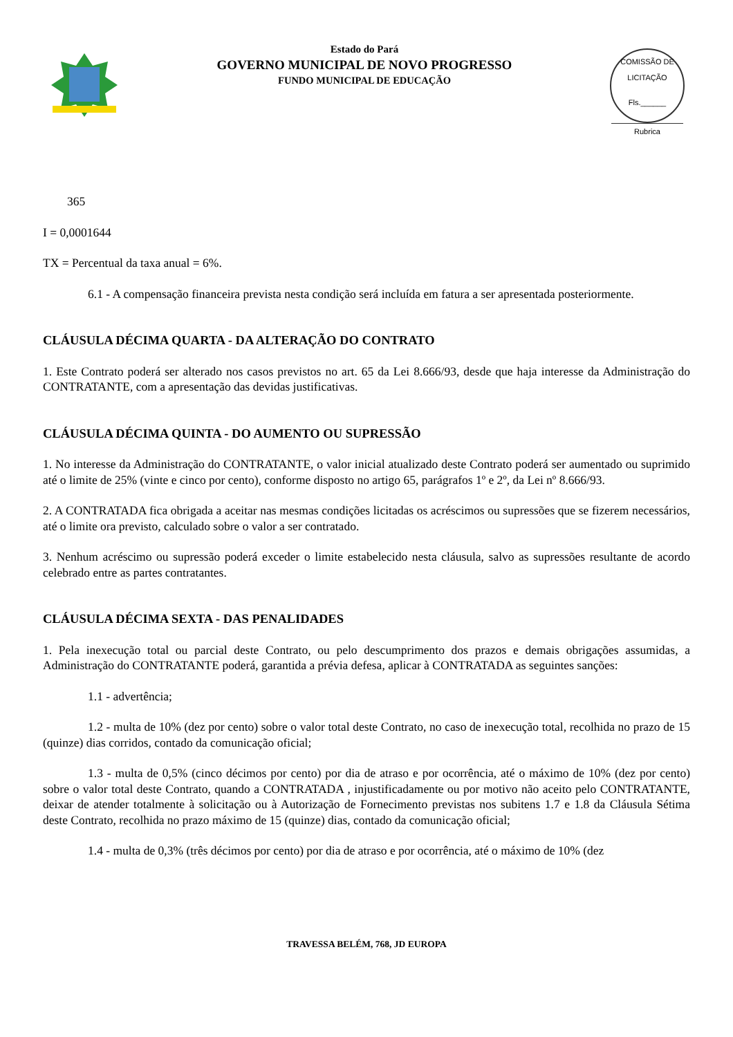Estado do Pará
GOVERNO MUNICIPAL DE NOVO PROGRESSO
FUNDO MUNICIPAL DE EDUCAÇÃO
COMISSÃO DE LICITAÇÃO
Fls.______
Rubrica
365
I = 0,0001644
TX = Percentual da taxa anual = 6%.
6.1 - A compensação financeira prevista nesta condição será incluída em fatura a ser apresentada posteriormente.
CLÁUSULA DÉCIMA QUARTA - DA ALTERAÇÃO DO CONTRATO
1. Este Contrato poderá ser alterado nos casos previstos no art. 65 da Lei 8.666/93, desde que haja interesse da Administração do CONTRATANTE, com a apresentação das devidas justificativas.
CLÁUSULA DÉCIMA QUINTA - DO AUMENTO OU SUPRESSÃO
1. No interesse da Administração do CONTRATANTE, o valor inicial atualizado deste Contrato poderá ser aumentado ou suprimido até o limite de 25% (vinte e cinco por cento), conforme disposto no artigo 65, parágrafos 1º e 2º, da Lei nº 8.666/93.
2. A CONTRATADA fica obrigada a aceitar nas mesmas condições licitadas os acréscimos ou supressões que se fizerem necessários, até o limite ora previsto, calculado sobre o valor a ser contratado.
3. Nenhum acréscimo ou supressão poderá exceder o limite estabelecido nesta cláusula, salvo as supressões resultante de acordo celebrado entre as partes contratantes.
CLÁUSULA DÉCIMA SEXTA - DAS PENALIDADES
1. Pela inexecução total ou parcial deste Contrato, ou pelo descumprimento dos prazos e demais obrigações assumidas, a Administração do CONTRATANTE poderá, garantida a prévia defesa, aplicar à CONTRATADA as seguintes sanções:
1.1 - advertência;
1.2 - multa de 10% (dez por cento) sobre o valor total deste Contrato, no caso de inexecução total, recolhida no prazo de 15 (quinze) dias corridos, contado da comunicação oficial;
1.3 - multa de 0,5% (cinco décimos por cento) por dia de atraso e por ocorrência, até o máximo de 10% (dez por cento) sobre o valor total deste Contrato, quando a CONTRATADA , injustificadamente ou por motivo não aceito pelo CONTRATANTE, deixar de atender totalmente à solicitação ou à Autorização de Fornecimento previstas nos subitens 1.7 e 1.8 da Cláusula Sétima deste Contrato, recolhida no prazo máximo de 15 (quinze) dias, contado da comunicação oficial;
1.4 - multa de 0,3% (três décimos por cento) por dia de atraso e por ocorrência, até o máximo de 10% (dez
TRAVESSA BELÉM, 768, JD EUROPA